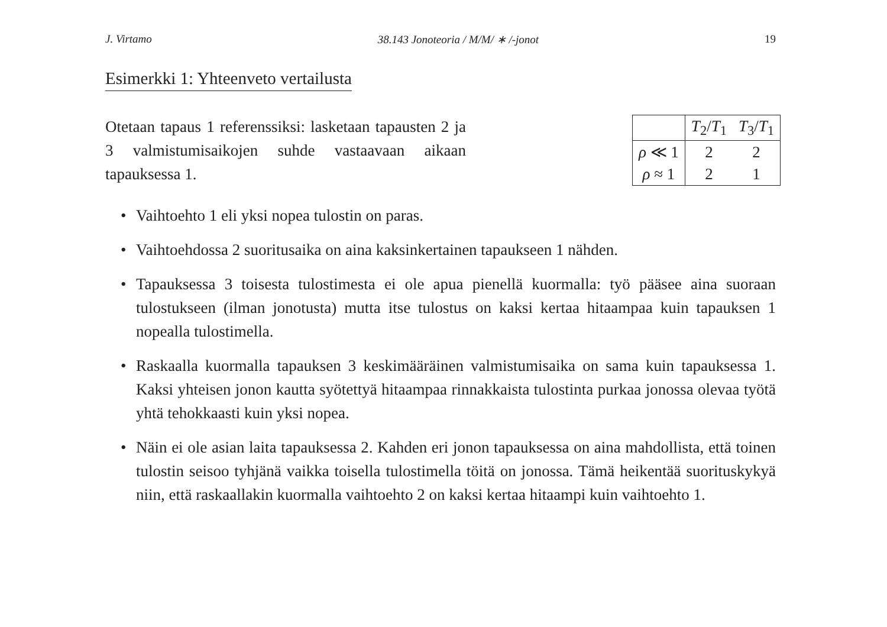J. Virtamo 38.143 Jonoteoria / M/M/ ∗ /-jonot 19
Esimerkki 1: Yhteenveto vertailusta
Otetaan tapaus 1 referenssiksi: lasketaan tapausten 2 ja 3 valmistumisaikojen suhde vastaavaan aikaan tapauksessa 1.
| | T<sub>2</sub>/ T<sub>1</sub> | T<sub>3</sub>/ T<sub>1</sub> |
| --- | --- | --- |
| ρ ≪ 1 | 2 | 2 |
| ρ ≈ 1 | 2 | 1 |
• Vaihtoehto 1 eli yksi nopea tulostin on paras.
• Vaihtoehdossa 2 suoritusaika on aina kaksinkertainen tapaukseen 1 nähden.
• Tapauksessa 3 toisesta tulostimesta ei ole apua pienellä kuormalla: työ pääsee aina suoraan tulostukseen (ilman jonotusta) mutta itse tulostus on kaksi kertaa hitaampaa kuin tapauksen 1 nopealla tulostimella.
• Raskaalla kuormalla tapauksen 3 keskimääräinen valmistumisaika on sama kuin tapauksessa 1. Kaksi yhteisen jonon kautta syötettyä hitaampaa rinnakkaista tulostinta purkaa jonossa olevaa työtä yhtä tehokkaasti kuin yksi nopea.
• Näin ei ole asian laita tapauksessa 2. Kahden eri jonon tapauksessa on aina mahdollista, että toinen tulostin seisoo tyhjänä vaikka toisella tulostimella töitä on jonossa. Tämä heikentää suorituskykyä niin, että raskaallakin kuormalla vaihtoehto 2 on kaksi kertaa hitaampi kuin vaihtoehto 1.